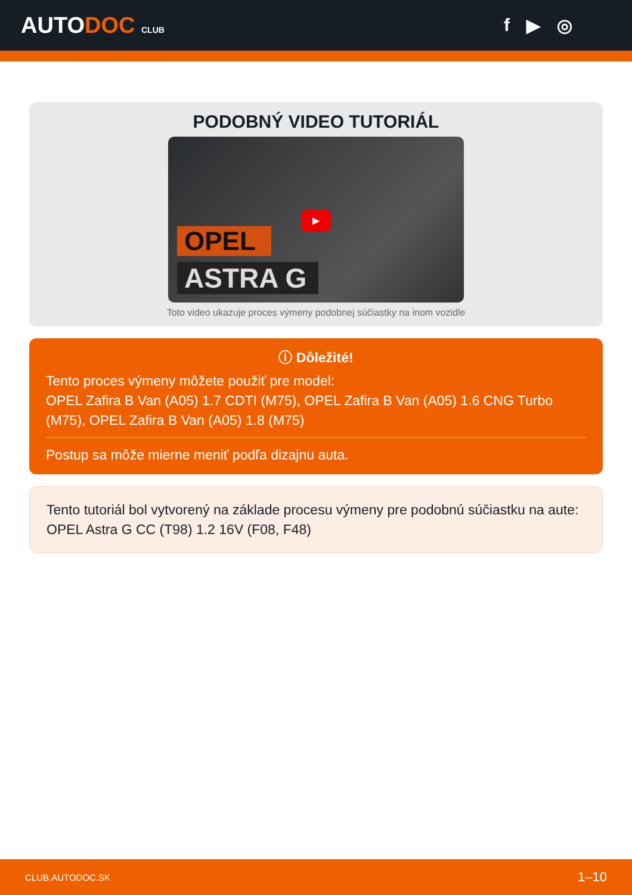AUTODOC CLUB
f ▶ ◎
PODOBNÝ VIDEO TUTORIÁL
▶
OPEL
ASTRA G
Toto video ukazuje proces výmeny podobnej súčiastky na inom vozidle
ⓘ Dôležité!
Tento proces výmeny môžete použiť pre model:
OPEL Zafira B Van (A05) 1.7 CDTI (M75), OPEL Zafira B Van (A05) 1.6 CNG Turbo (M75), OPEL Zafira B Van (A05) 1.8 (M75)
Postup sa môže mierne meniť podľa dizajnu auta.
Tento tutoriál bol vytvorený na základe procesu výmeny pre podobnú súčiastku na aute: OPEL Astra G CC (T98) 1.2 16V (F08, F48)
CLUB.AUTODOC.SK 1–10